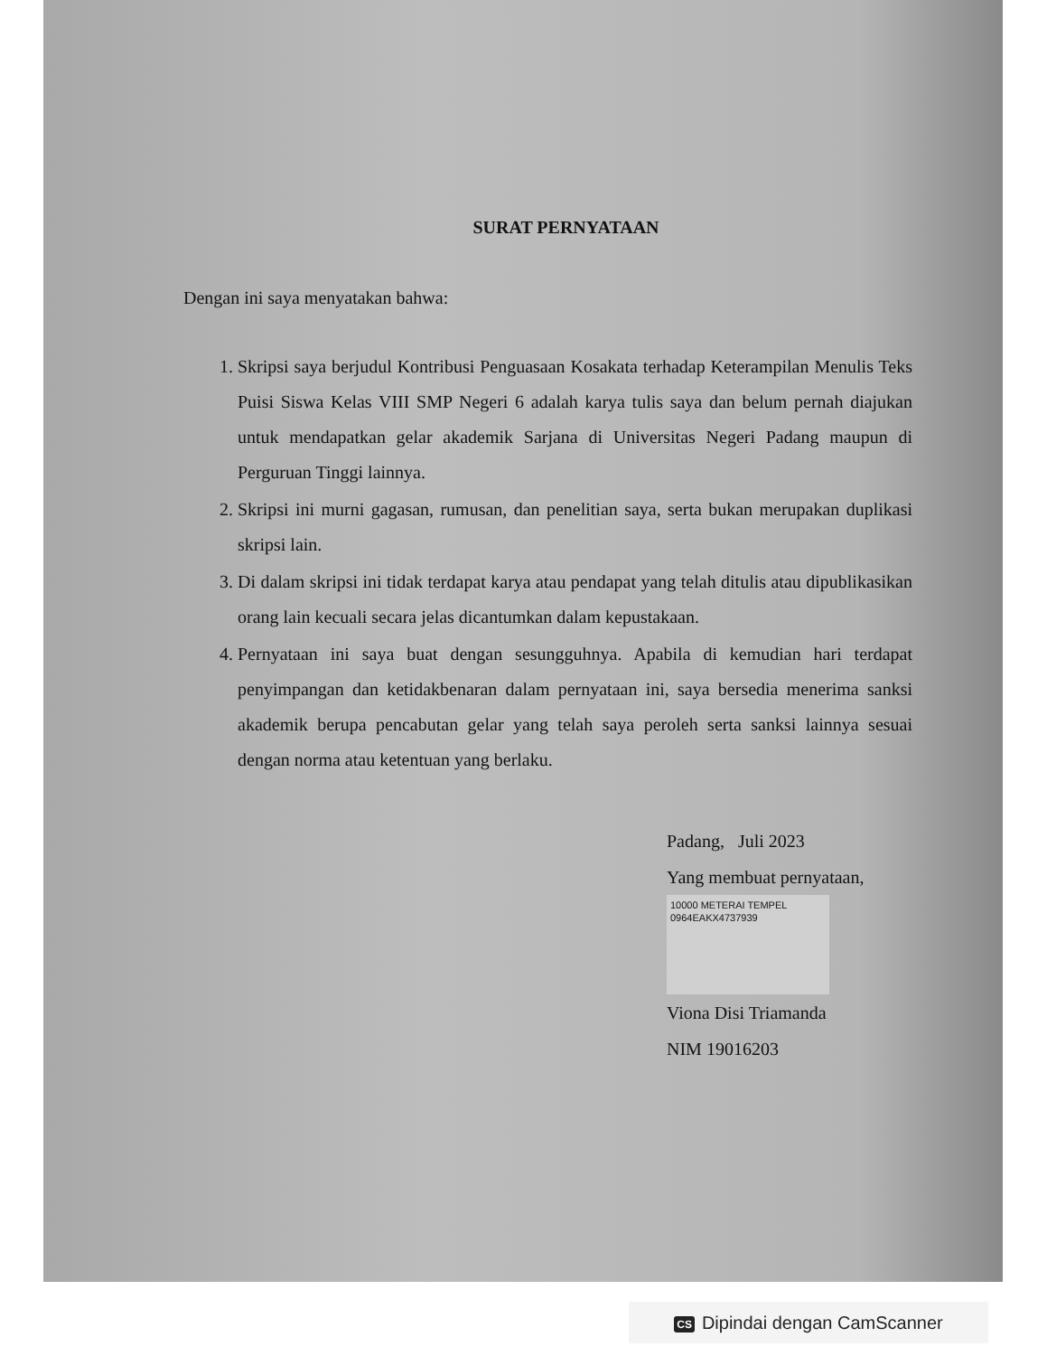SURAT PERNYATAAN
Dengan ini saya menyatakan bahwa:
1. Skripsi saya berjudul Kontribusi Penguasaan Kosakata terhadap Keterampilan Menulis Teks Puisi Siswa Kelas VIII SMP Negeri 6 adalah karya tulis saya dan belum pernah diajukan untuk mendapatkan gelar akademik Sarjana di Universitas Negeri Padang maupun di Perguruan Tinggi lainnya.
2. Skripsi ini murni gagasan, rumusan, dan penelitian saya, serta bukan merupakan duplikasi skripsi lain.
3. Di dalam skripsi ini tidak terdapat karya atau pendapat yang telah ditulis atau dipublikasikan orang lain kecuali secara jelas dicantumkan dalam kepustakaan.
4. Pernyataan ini saya buat dengan sesungguhnya. Apabila di kemudian hari terdapat penyimpangan dan ketidakbenaran dalam pernyataan ini, saya bersedia menerima sanksi akademik berupa pencabutan gelar yang telah saya peroleh serta sanksi lainnya sesuai dengan norma atau ketentuan yang berlaku.
Padang, Juli 2023
Yang membuat pernyataan,
10000 METERAI TEMPEL
0964EAKX4737939
Viona Disi Triamanda
NIM 19016203
CS Dipindai dengan CamScanner